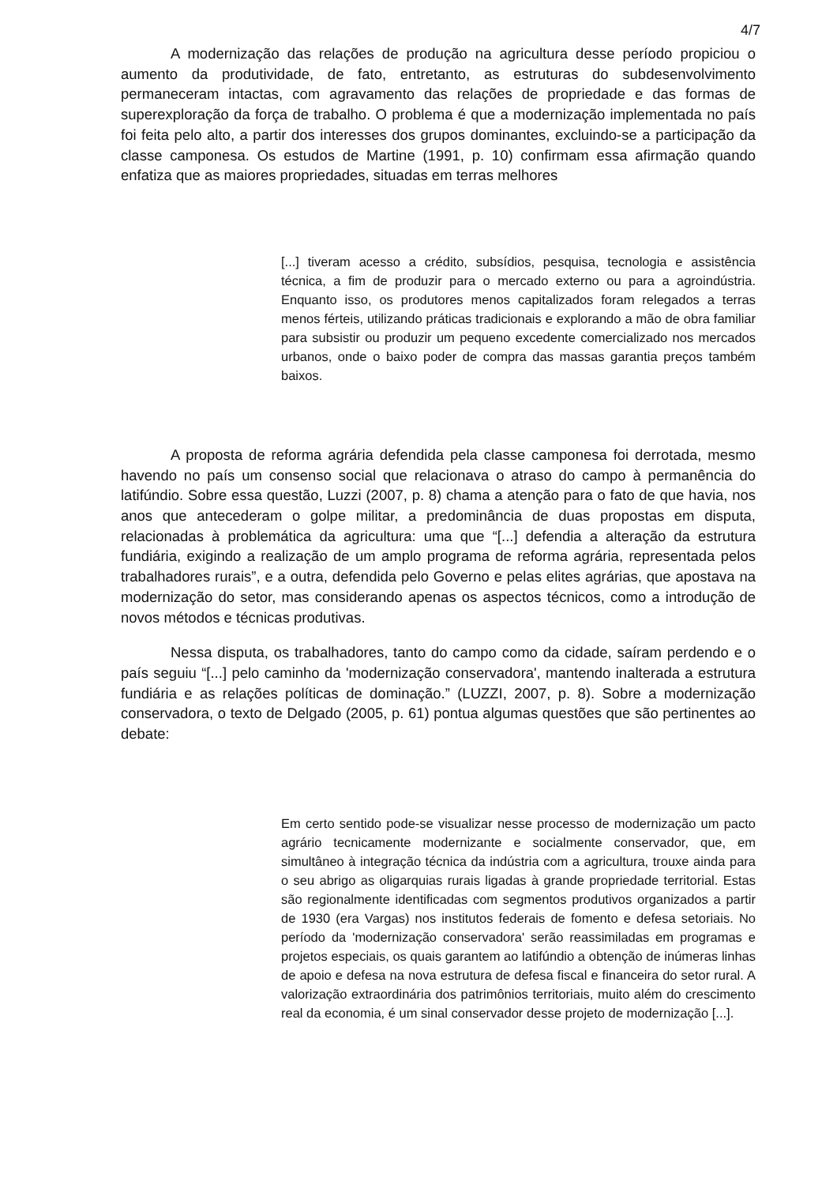4/7
A modernização das relações de produção na agricultura desse período propiciou o aumento da produtividade, de fato, entretanto, as estruturas do subdesenvolvimento permaneceram intactas, com agravamento das relações de propriedade e das formas de superexploração da força de trabalho. O problema é que a modernização implementada no país foi feita pelo alto, a partir dos interesses dos grupos dominantes, excluindo-se a participação da classe camponesa. Os estudos de Martine (1991, p. 10) confirmam essa afirmação quando enfatiza que as maiores propriedades, situadas em terras melhores
[...] tiveram acesso a crédito, subsídios, pesquisa, tecnologia e assistência técnica, a fim de produzir para o mercado externo ou para a agroindústria. Enquanto isso, os produtores menos capitalizados foram relegados a terras menos férteis, utilizando práticas tradicionais e explorando a mão de obra familiar para subsistir ou produzir um pequeno excedente comercializado nos mercados urbanos, onde o baixo poder de compra das massas garantia preços também baixos.
A proposta de reforma agrária defendida pela classe camponesa foi derrotada, mesmo havendo no país um consenso social que relacionava o atraso do campo à permanência do latifúndio. Sobre essa questão, Luzzi (2007, p. 8) chama a atenção para o fato de que havia, nos anos que antecederam o golpe militar, a predominância de duas propostas em disputa, relacionadas à problemática da agricultura: uma que “[...] defendia a alteração da estrutura fundiária, exigindo a realização de um amplo programa de reforma agrária, representada pelos trabalhadores rurais”, e a outra, defendida pelo Governo e pelas elites agrárias, que apostava na modernização do setor, mas considerando apenas os aspectos técnicos, como a introdução de novos métodos e técnicas produtivas.
Nessa disputa, os trabalhadores, tanto do campo como da cidade, saíram perdendo e o país seguiu “[...] pelo caminho da 'modernização conservadora', mantendo inalterada a estrutura fundiária e as relações políticas de dominação.” (LUZZI, 2007, p. 8). Sobre a modernização conservadora, o texto de Delgado (2005, p. 61) pontua algumas questões que são pertinentes ao debate:
Em certo sentido pode-se visualizar nesse processo de modernização um pacto agrário tecnicamente modernizante e socialmente conservador, que, em simultâneo à integração técnica da indústria com a agricultura, trouxe ainda para o seu abrigo as oligarquias rurais ligadas à grande propriedade territorial. Estas são regionalmente identificadas com segmentos produtivos organizados a partir de 1930 (era Vargas) nos institutos federais de fomento e defesa setoriais. No período da 'modernização conservadora' serão reassimiladas em programas e projetos especiais, os quais garantem ao latifúndio a obtenção de inúmeras linhas de apoio e defesa na nova estrutura de defesa fiscal e financeira do setor rural. A valorização extraordinária dos patrimônios territoriais, muito além do crescimento real da economia, é um sinal conservador desse projeto de modernização [...].